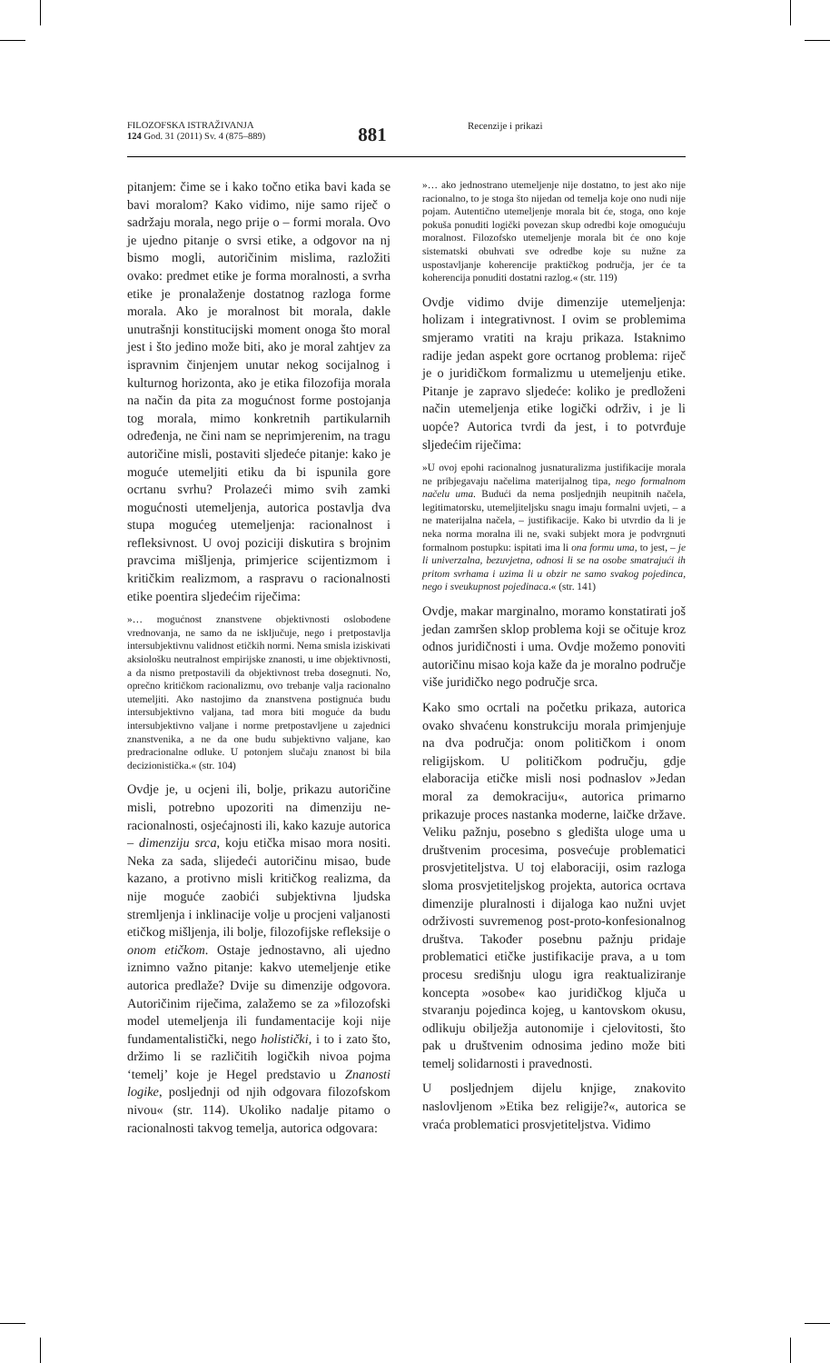FILOZOFSKA ISTRAŽIVANJA
124 God. 31 (2011) Sv. 4 (875–889)
881
Recenzije i prikazi
pitanjem: čime se i kako točno etika bavi kada se bavi moralom? Kako vidimo, nije samo riječ o sadržaju morala, nego prije o – formi morala. Ovo je ujedno pitanje o svrsi etike, a odgovor na nj bismo mogli, autoričinim mislima, razložiti ovako: predmet etike je forma moralnosti, a svrha etike je pronalaženje dostatnog razloga forme morala. Ako je moralnost bit morala, dakle unutrašnji konstitucijski moment onoga što moral jest i što jedino može biti, ako je moral zahtjev za ispravnim činjenjem unutar nekog socijalnog i kulturnog horizonta, ako je etika filozofija morala na način da pita za mogućnost forme postojanja tog morala, mimo konkretnih partikularnih određenja, ne čini nam se neprimjerenim, na tragu autoričine misli, postaviti sljedeće pitanje: kako je moguće utemeljiti etiku da bi ispunila gore ocrtanu svrhu? Prolazeći mimo svih zamki mogućnosti utemeljenja, autorica postavlja dva stupa mogućeg utemeljenja: racionalnost i refleksivnost. U ovoj poziciji diskutira s brojnim pravcima mišljenja, primjerice scijentizmom i kritičkim realizmom, a raspravu o racionalnosti etike poentira sljedećim riječima:
»… mogućnost znanstvene objektivnosti oslobođene vrednovanja, ne samo da ne isključuje, nego i pretpostavlja intersubjektivnu validnost etičkih normi. Nema smisla iziskivati aksiološku neutralnost empirijske znanosti, u ime objektivnosti, a da nismo pretpostavili da objektivnost treba dosegnuti. No, oprečno kritičkom racionalizmu, ovo trebanje valja racionalno utemeljiti. Ako nastojimo da znanstvena postignuća budu intersubjektivno valjana, tad mora biti moguće da budu intersubjektivno valjane i norme pretpostavljene u zajednici znanstvenika, a ne da one budu subjektivno valjane, kao predracionalne odluke. U potonjem slučaju znanost bi bila decizionistička.« (str. 104)
Ovdje je, u ocjeni ili, bolje, prikazu autoričine misli, potrebno upozoriti na dimenziju ne-racionalnosti, osjećajnosti ili, kako kazuje autorica – dimenziju srca, koju etička misao mora nositi. Neka za sada, slijedeći autoričinu misao, bude kazano, a protivno misli kritičkog realizma, da nije moguće zaobići subjektivna ljudska stremljenja i inklinacije volje u procjeni valjanosti etičkog mišljenja, ili bolje, filozofijske refleksije o onom etičkom. Ostaje jednostavno, ali ujedno iznimno važno pitanje: kakvo utemeljenje etike autorica predlaže? Dvije su dimenzije odgovora. Autoričinim riječima, zalažemo se za »filozofski model utemeljenja ili fundamentacije koji nije fundamentalistički, nego holistički, i to i zato što, držimo li se različitih logičkih nivoa pojma ‘temelj’ koje je Hegel predstavio u Znanosti logike, posljednji od njih odgovara filozofskom nivou« (str. 114). Ukoliko nadalje pitamo o racionalnosti takvog temelja, autorica odgovara:
»… ako jednostrano utemeljenje nije dostatno, to jest ako nije racionalno, to je stoga što nijedan od temelja koje ono nudi nije pojam. Autentično utemeljenje morala bit će, stoga, ono koje pokuša ponuditi logički povezan skup odredbi koje omogućuju moralnost. Filozofsko utemeljenje morala bit će ono koje sistematski obuhvati sve odredbe koje su nužne za uspostavljanje koherencije praktičkog područja, jer će ta koherencija ponuditi dostatni razlog.« (str. 119)
Ovdje vidimo dvije dimenzije utemeljenja: holizam i integrativnost. I ovim se problemima smjeramo vratiti na kraju prikaza. Istaknimo radije jedan aspekt gore ocrtanog problema: riječ je o juridičkom formalizmu u utemeljenju etike. Pitanje je zapravo sljedeće: koliko je predloženi način utemeljenja etike logički održiv, i je li uopće? Autorica tvrdi da jest, i to potvrđuje sljedećim riječima:
»U ovoj epohi racionalnog jusnaturalizma justifikacije morala ne pribjegavaju načelima materijalnog tipa, nego formalnom načelu uma. Budući da nema posljednjih neupitnih načela, legitimatorsku, utemeljiteljsku snagu imaju formalni uvjeti, – a ne materijalna načela, – justifikacije. Kako bi utvrdio da li je neka norma moralna ili ne, svaki subjekt mora je podvrgnuti formalnom postupku: ispitati ima li ona formu uma, to jest, – je li univerzalna, bezuvjetna, odnosi li se na osobe smatrajući ih pritom svrhama i uzima li u obzir ne samo svakog pojedinca, nego i sveukupnost pojedinaca.« (str. 141)
Ovdje, makar marginalno, moramo konstatirati još jedan zamršen sklop problema koji se očituje kroz odnos juridičnosti i uma. Ovdje možemo ponoviti autoričinu misao koja kaže da je moralno područje više juridičko nego područje srca.
Kako smo ocrtali na početku prikaza, autorica ovako shvaćenu konstrukciju morala primjenjuje na dva područja: onom političkom i onom religijskom. U političkom području, gdje elaboracija etičke misli nosi podnaslov »Jedan moral za demokraciju«, autorica primarno prikazuje proces nastanka moderne, laičke države. Veliku pažnju, posebno s gledišta uloge uma u društvenim procesima, posvećuje problematici prosvjetiteljstva. U toj elaboraciji, osim razloga sloma prosvjetiteljskog projekta, autorica ocrtava dimenzije pluralnosti i dijaloga kao nužni uvjet održivosti suvremenog post-proto-konfesionalnog društva. Također posebnu pažnju pridaje problematici etičke justifikacije prava, a u tom procesu središnju ulogu igra reaktualiziranje koncepta »osobe« kao juridičkog ključa u stvaranju pojedinca kojeg, u kantovskom okusu, odlikuju obilježja autonomije i cjelovitosti, što pak u društvenim odnosima jedino može biti temelj solidarnosti i pravednosti.
U posljednjem dijelu knjige, znakovito naslovljenom »Etika bez religije?«, autorica se vraća problematici prosvjetiteljstva. Vidimo